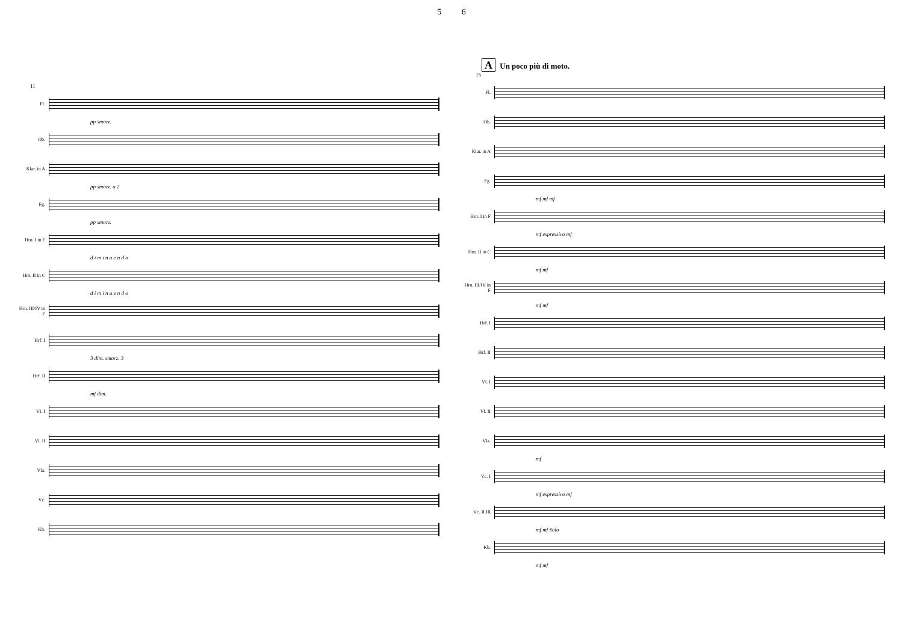5 6
11
Fl.
pp smorz.
Ob.
Klar. in A
pp smorz. a 2
Fg.
pp smorz.
Hrn. I in F
d i m i n u e n d o
Hrn. II in C
d i m i n u e n d o
Hrn. III/IV in F
Hrf. I
3 dim. smorz. 3
Hrf. II
mf dim.
Vl. I
Vl. II
Vla.
Vc.
Kb.
A Un poco più di moto.
15
Fl.
Ob.
Klar. in A
Fg.
mf mf mf
Hrn. I in F
mf espressivo mf
Hrn. II in C
mf mf
Hrn. III/IV in F
mf mf
Hrf. I
Hrf. II
Vl. I
Vl. II
Vla.
mf
Vc. I
mf espressivo mf
Vc. II III
mf mf Solo
Kb.
mf mf